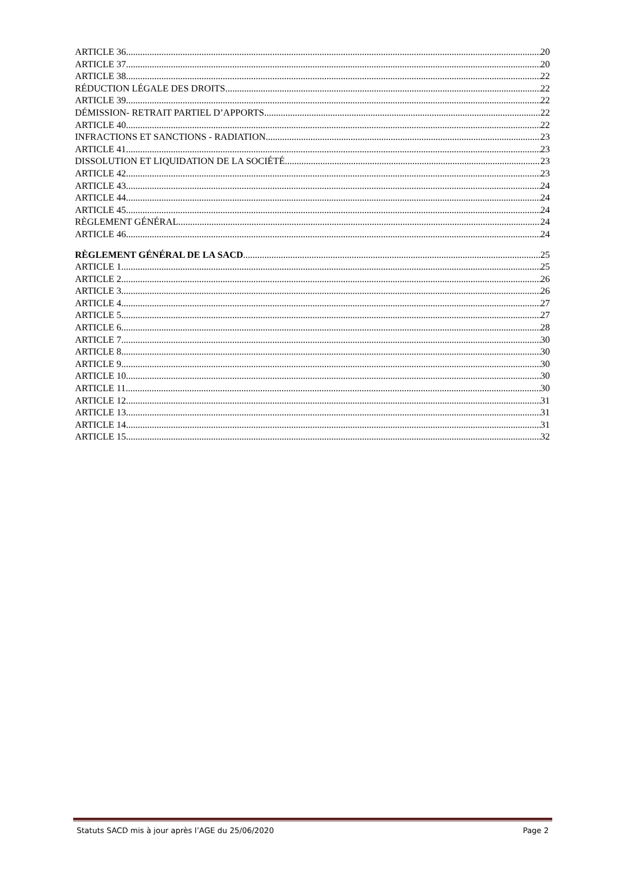ARTICLE 36 20
ARTICLE 37 20
ARTICLE 38 22
RÉDUCTION LÉGALE DES DROITS 22
ARTICLE 39 22
DÉMISSION- RETRAIT PARTIEL D’APPORTS 22
ARTICLE 40 22
INFRACTIONS ET SANCTIONS - RADIATION 23
ARTICLE 41 23
DISSOLUTION ET LIQUIDATION DE LA SOCIÉTÉ 23
ARTICLE 42 23
ARTICLE 43 24
ARTICLE 44 24
ARTICLE 45 24
RÈGLEMENT GÉNÉRAL 24
ARTICLE 46 24
RÈGLEMENT GÉNÉRAL DE LA SACD 25
ARTICLE 1 25
ARTICLE 2 26
ARTICLE 3 26
ARTICLE 4 27
ARTICLE 5 27
ARTICLE 6 28
ARTICLE 7 30
ARTICLE 8 30
ARTICLE 9 30
ARTICLE 10 30
ARTICLE 11 30
ARTICLE 12 31
ARTICLE 13 31
ARTICLE 14 31
ARTICLE 15 32
Statuts SACD mis à jour après l’AGE du 25/06/2020 Page 2